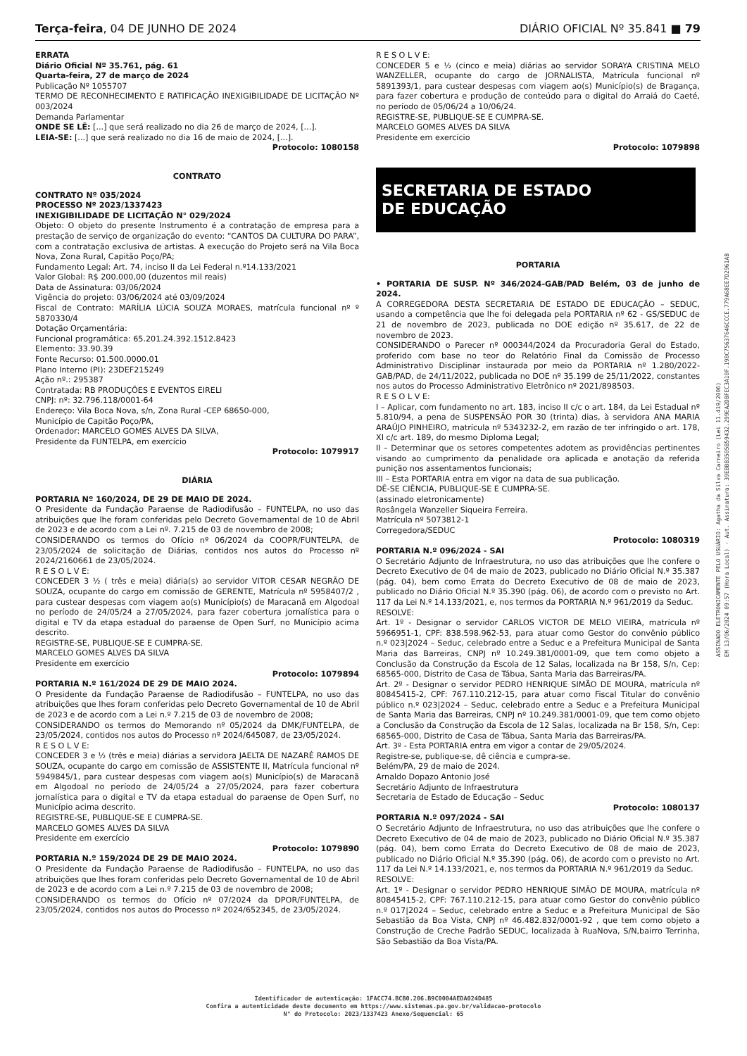Terça-feira, 04 DE JUNHO DE 2024 DIÁRIO OFICIAL Nº 35.841 ■ 79
ERRATA
Diário Oficial Nº 35.761, pág. 61
Quarta-feira, 27 de março de 2024
Publicação Nº 1055707
TERMO DE RECONHECIMENTO E RATIFICAÇÃO INEXIGIBILIDADE DE LICITAÇÃO Nº 003/2024
Demanda Parlamentar
ONDE SE LÊ: [...] que será realizado no dia 26 de março de 2024, [...].
LEIA-SE: [...] que será realizado no dia 16 de maio de 2024, [...].
Protocolo: 1080158
CONTRATO
CONTRATO Nº 035/2024
PROCESSO Nº 2023/1337423
INEXIGIBILIDADE DE LICITAÇÃO N° 029/2024
Objeto: O objeto do presente Instrumento é a contratação de empresa para a prestação de serviço de organização do evento: “CANTOS DA CULTURA DO PARA”, com a contratação exclusiva de artistas. A execução do Projeto será na Vila Boca Nova, Zona Rural, Capitão Poço/PA;
Fundamento Legal: Art. 74, inciso II da Lei Federal n.º14.133/2021
Valor Global: R$ 200.000,00 (duzentos mil reais)
Data de Assinatura: 03/06/2024
Vigência do projeto: 03/06/2024 até 03/09/2024
Fiscal de Contrato: MARÍLIA LÚCIA SOUZA MORAES, matrícula funcional nº º 5870330/4
Dotação Orçamentária:
Funcional programática: 65.201.24.392.1512.8423
Elemento: 33.90.39
Fonte Recurso: 01.500.0000.01
Plano Interno (PI): 23DEF215249
Ação nº.: 295387
Contratada: RB PRODUÇÕES E EVENTOS EIRELI
CNPJ: nº: 32.796.118/0001-64
Endereço: Vila Boca Nova, s/n, Zona Rural -CEP 68650-000,
Município de Capitão Poço/PA,
Ordenador: MARCELO GOMES ALVES DA SILVA,
Presidente da FUNTELPA, em exercício
Protocolo: 1079917
DIÁRIA
PORTARIA Nº 160/2024, DE 29 DE MAIO DE 2024.
O Presidente da Fundação Paraense de Radiodifusão – FUNTELPA, no uso das atribuições que lhe foram conferidas pelo Decreto Governamental de 10 de Abril de 2023 e de acordo com a Lei nº. 7.215 de 03 de novembro de 2008;
CONSIDERANDO os termos do Ofício nº 06/2024 da COOPR/FUNTELPA, de 23/05/2024 de solicitação de Diárias, contidos nos autos do Processo nº 2024/2160661 de 23/05/2024.
R E S O L V E:
CONCEDER 3 ½ ( três e meia) diária(s) ao servidor VITOR CESAR NEGRÃO DE SOUZA, ocupante do cargo em comissão de GERENTE, Matrícula nº 5958407/2 , para custear despesas com viagem ao(s) Município(s) de Maracanã em Algodoal no período de 24/05/24 a 27/05/2024, para fazer cobertura jornalística para o digital e TV da etapa estadual do paraense de Open Surf, no Município acima descrito.
REGISTRE-SE, PUBLIQUE-SE E CUMPRA-SE.
MARCELO GOMES ALVES DA SILVA
Presidente em exercício
Protocolo: 1079894
PORTARIA N.º 161/2024 DE 29 DE MAIO 2024.
O Presidente da Fundação Paraense de Radiodifusão – FUNTELPA, no uso das atribuições que lhes foram conferidas pelo Decreto Governamental de 10 de Abril de 2023 e de acordo com a Lei n.º 7.215 de 03 de novembro de 2008;
CONSIDERANDO os termos do Memorando nº 05/2024 da DMK/FUNTELPA, de 23/05/2024, contidos nos autos do Processo nº 2024/645087, de 23/05/2024.
R E S O L V E:
CONCEDER 3 e ½ (três e meia) diárias a servidora JAELTA DE NAZARÉ RAMOS DE SOUZA, ocupante do cargo em comissão de ASSISTENTE II, Matrícula funcional nº 5949845/1, para custear despesas com viagem ao(s) Município(s) de Maracanã em Algodoal no período de 24/05/24 a 27/05/2024, para fazer cobertura jornalística para o digital e TV da etapa estadual do paraense de Open Surf, no Município acima descrito.
REGISTRE-SE, PUBLIQUE-SE E CUMPRA-SE.
MARCELO GOMES ALVES DA SILVA
Presidente em exercício
Protocolo: 1079890
PORTARIA N.º 159/2024 DE 29 DE MAIO 2024.
O Presidente da Fundação Paraense de Radiodifusão – FUNTELPA, no uso das atribuições que lhes foram conferidas pelo Decreto Governamental de 10 de Abril de 2023 e de acordo com a Lei n.º 7.215 de 03 de novembro de 2008;
CONSIDERANDO os termos do Ofício nº 07/2024 da DPOR/FUNTELPA, de 23/05/2024, contidos nos autos do Processo nº 2024/652345, de 23/05/2024.
R E S O L V E:
CONCEDER 5 e ½ (cinco e meia) diárias ao servidor SORAYA CRISTINA MELO WANZELLER, ocupante do cargo de JORNALISTA, Matrícula funcional nº 5891393/1, para custear despesas com viagem ao(s) Município(s) de Bragança, para fazer cobertura e produção de conteúdo para o digital do Arraiá do Caeté, no período de 05/06/24 a 10/06/24.
REGISTRE-SE, PUBLIQUE-SE E CUMPRA-SE.
MARCELO GOMES ALVES DA SILVA
Presidente em exercício
Protocolo: 1079898
SECRETARIA DE ESTADO
DE EDUCAÇÃO
PORTARIA
• PORTARIA DE SUSP. Nº 346/2024-GAB/PAD Belém, 03 de junho de 2024.
A CORREGEDORA DESTA SECRETARIA DE ESTADO DE EDUCAÇÃO – SEDUC, usando a competência que lhe foi delegada pela PORTARIA nº 62 - GS/SEDUC de 21 de novembro de 2023, publicada no DOE edição nº 35.617, de 22 de novembro de 2023.
CONSIDERANDO o Parecer nº 000344/2024 da Procuradoria Geral do Estado, proferido com base no teor do Relatório Final da Comissão de Processo Administrativo Disciplinar instaurada por meio da PORTARIA nº 1.280/2022-GAB/PAD, de 24/11/2022, publicada no DOE nº 35.199 de 25/11/2022, constantes nos autos do Processo Administrativo Eletrônico nº 2021/898503.
R E S O L V E:
I – Aplicar, com fundamento no art. 183, inciso II c/c o art. 184, da Lei Estadual nº 5.810/94, a pena de SUSPENSÃO POR 30 (trinta) dias, à servidora ANA MARIA ARAÚJO PINHEIRO, matrícula nº 5343232-2, em razão de ter infringido o art. 178, XI c/c art. 189, do mesmo Diploma Legal;
II – Determinar que os setores competentes adotem as providências pertinentes visando ao cumprimento da penalidade ora aplicada e anotação da referida punição nos assentamentos funcionais;
III – Esta PORTARIA entra em vigor na data de sua publicação.
DÊ-SE CIÊNCIA, PUBLIQUE-SE E CUMPRA-SE.
(assinado eletronicamente)
Rosângela Wanzeller Siqueira Ferreira.
Matrícula nº 5073812-1
Corregedora/SEDUC
Protocolo: 1080319
PORTARIA N.º 096/2024 - SAI
O Secretário Adjunto de Infraestrutura, no uso das atribuições que lhe confere o Decreto Executivo de 04 de maio de 2023, publicado no Diário Oficial N.º 35.387 (pág. 04), bem como Errata do Decreto Executivo de 08 de maio de 2023, publicado no Diário Oficial N.º 35.390 (pág. 06), de acordo com o previsto no Art. 117 da Lei N.º 14.133/2021, e, nos termos da PORTARIA N.º 961/2019 da Seduc.
RESOLVE:
Art. 1º - Designar o servidor CARLOS VICTOR DE MELO VIEIRA, matrícula nº 5966951-1, CPF: 838.598.962-53, para atuar como Gestor do convênio público n.º 023|2024 – Seduc, celebrado entre a Seduc e a Prefeitura Municipal de Santa Maria das Barreiras, CNPJ nº 10.249.381/0001-09, que tem como objeto a Conclusão da Construção da Escola de 12 Salas, localizada na Br 158, S/n, Cep: 68565-000, Distrito de Casa de Tábua, Santa Maria das Barreiras/PA.
Art. 2º - Designar o servidor PEDRO HENRIQUE SIMÃO DE MOURA, matrícula nº 80845415-2, CPF: 767.110.212-15, para atuar como Fiscal Titular do convênio público n.º 023|2024 – Seduc, celebrado entre a Seduc e a Prefeitura Municipal de Santa Maria das Barreiras, CNPJ nº 10.249.381/0001-09, que tem como objeto a Conclusão da Construção da Escola de 12 Salas, localizada na Br 158, S/n, Cep: 68565-000, Distrito de Casa de Tábua, Santa Maria das Barreiras/PA.
Art. 3º - Esta PORTARIA entra em vigor a contar de 29/05/2024.
Registre-se, publique-se, dê ciência e cumpra-se.
Belém/PA, 29 de maio de 2024.
Arnaldo Dopazo Antonio José
Secretário Adjunto de Infraestrutura
Secretaria de Estado de Educação – Seduc
Protocolo: 1080137
PORTARIA N.º 097/2024 - SAI
O Secretário Adjunto de Infraestrutura, no uso das atribuições que lhe confere o Decreto Executivo de 04 de maio de 2023, publicado no Diário Oficial N.º 35.387 (pág. 04), bem como Errata do Decreto Executivo de 08 de maio de 2023, publicado no Diário Oficial N.º 35.390 (pág. 06), de acordo com o previsto no Art. 117 da Lei N.º 14.133/2021, e, nos termos da PORTARIA N.º 961/2019 da Seduc.
RESOLVE:
Art. 1º - Designar o servidor PEDRO HENRIQUE SIMÃO DE MOURA, matrícula nº 80845415-2, CPF: 767.110.212-15, para atuar como Gestor do convênio público n.º 017|2024 – Seduc, celebrado entre a Seduc e a Prefeitura Municipal de São Sebastião da Boa Vista, CNPJ nº 46.482.832/0001-92 , que tem como objeto a Construção de Creche Padrão SEDUC, localizada à RuaNova, S/N,bairro Terrinha, São Sebastião da Boa Vista/PA.
ASSINADO ELETRONICAMENTE PELO USUÁRIO: Agatha da Silva Carneiro (Lei 11.419/2006)
EM 13/06/2024 09:57 (Hora Local) - Aut. Assinatura: 39EBBB3505B59432.299EA2DBFEC3A10F.198C75637646CCCE.779A68EE7D2961AB
Identificador de autenticação: 1FACC74.BCB0.206.B9C0004AEDA024D485
Confira a autenticidade deste documento em https://www.sistemas.pa.gov.br/validacao-protocolo
N° do Protocolo: 2023/1337423 Anexo/Sequencial: 65